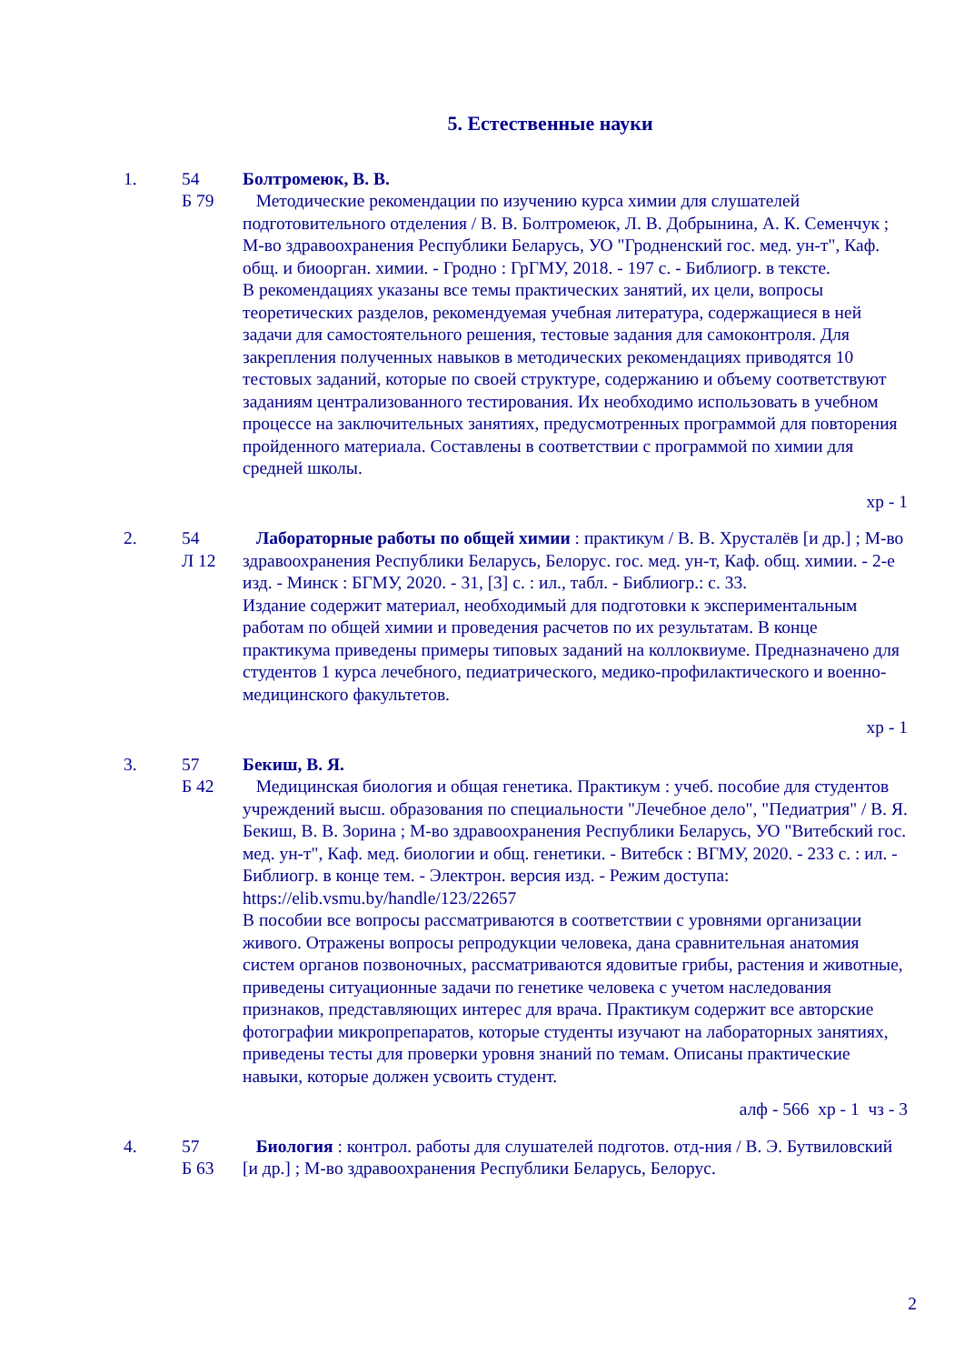5. Естественные науки
1. 54
Б 79
Болтромеюк, В. В.
Методические рекомендации по изучению курса химии для слушателей подготовительного отделения / В. В. Болтромеюк, Л. В. Добрынина, А. К. Семенчук ; М-во здравоохранения Республики Беларусь, УО "Гродненский гос. мед. ун-т", Каф. общ. и биооргaн. химии. - Гродно : ГрГМУ, 2018. - 197 с. - Библиогр. в тексте.
В рекомендациях указаны все темы практических занятий, их цели, вопросы теоретических разделов, рекомендуемая учебная литература, содержащиеся в ней задачи для самостоятельного решения, тестовые задания для самоконтроля. Для закрепления полученных навыков в методических рекомендациях приводятся 10 тестовых заданий, которые по своей структуре, содержанию и объему соответствуют заданиям централизованного тестирования. Их необходимо использовать в учебном процессе на заключительных занятиях, предусмотренных программой для повторения пройденного материала. Составлены в соответствии с программой по химии для средней школы.
хр - 1
2. 54
Л 12
Лабораторные работы по общей химии : практикум / В. В. Хрусталёв [и др.] ; М-во здравоохранения Республики Беларусь, Белорус. гос. мед. ун-т, Каф. общ. химии. - 2-е изд. - Минск : БГМУ, 2020. - 31, [3] с. : ил., табл. - Библиогр.: с. 33.
Издание содержит материал, необходимый для подготовки к экспериментальным работам по общей химии и проведения расчетов по их результатам. В конце практикума приведены примеры типовых заданий на коллоквиуме. Предназначено для студентов 1 курса лечебного, педиатрического, медико-профилактического и военно-медицинского факультетов.
хр - 1
3. 57
Б 42
Бекиш, В. Я.
Медицинская биология и общая генетика. Практикум : учеб. пособие для студентов учреждений высш. образования по специальности "Лечебное дело", "Педиатрия" / В. Я. Бекиш, В. В. Зорина ; М-во здравоохранения Республики Беларусь, УО "Витебский гос. мед. ун-т", Каф. мед. биологии и общ. генетики. - Витебск : ВГМУ, 2020. - 233 с. : ил. - Библиогр. в конце тем. - Электрон. версия изд. - Режим доступа: https://elib.vsmu.by/handle/123/22657
В пособии все вопросы рассматриваются в соответствии с уровнями организации живого. Отражены вопросы репродукции человека, дана сравнительная анатомия систем органов позвоночных, рассматриваются ядовитые грибы, растения и животные, приведены ситуационные задачи по генетике человека с учетом наследования признаков, представляющих интерес для врача. Практикум содержит все авторские фотографии микропрепаратов, которые студенты изучают на лабораторных занятиях, приведены тесты для проверки уровня знаний по темам. Описаны практические навыки, которые должен усвоить студент.
алф - 566 хр - 1 чз - 3
4. 57
Б 63
Биология : контрол. работы для слушателей подготов. отд-ния / В. Э. Бутвиловский [и др.] ; М-во здравоохранения Республики Беларусь, Белорус.
2